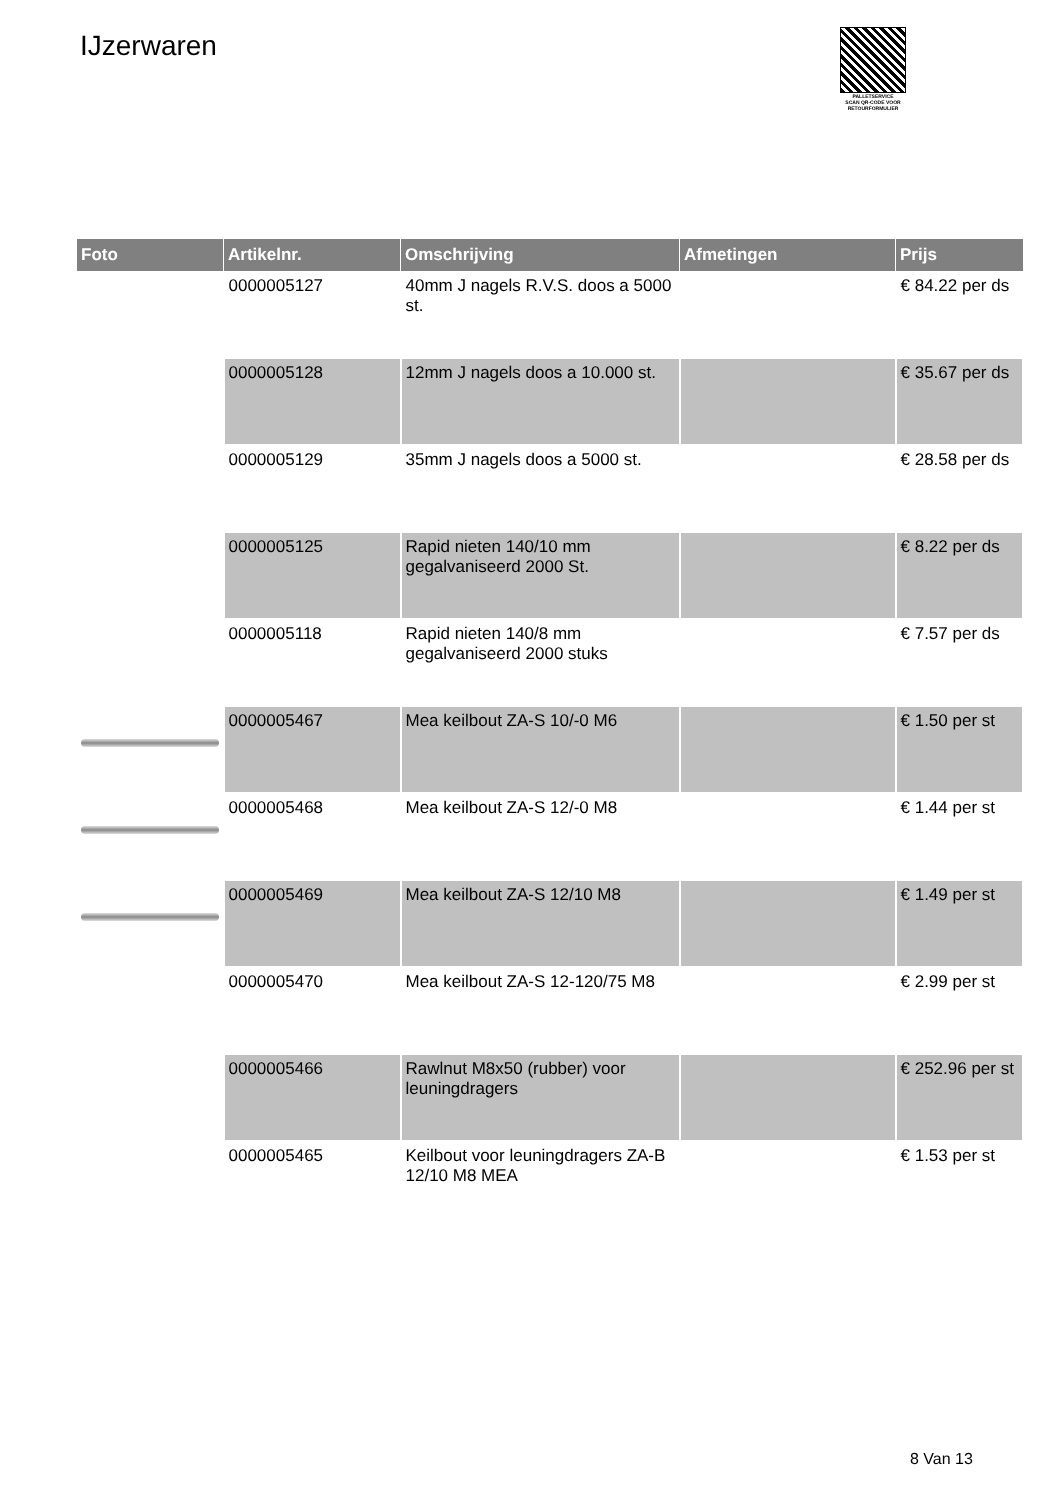IJzerwaren
PALLETSERVICE
SCAN QR-CODE VOOR
RETOURFORMULIER
| Foto | Artikelnr. | Omschrijving | Afmetingen | Prijs |
| --- | --- | --- | --- | --- |
| | 0000005127 | 40mm J nagels R.V.S. doos a 5000 st. | | € 84.22 per ds |
| | 0000005128 | 12mm J nagels doos a 10.000 st. | | € 35.67 per ds |
| | 0000005129 | 35mm J nagels doos a 5000 st. | | € 28.58 per ds |
| | 0000005125 | Rapid nieten 140/10 mm gegalvaniseerd 2000 St. | | € 8.22 per ds |
| | 0000005118 | Rapid nieten 140/8 mm gegalvaniseerd 2000 stuks | | € 7.57 per ds |
| | 0000005467 | Mea keilbout ZA-S 10/-0 M6 | | € 1.50 per st |
| | 0000005468 | Mea keilbout ZA-S 12/-0 M8 | | € 1.44 per st |
| | 0000005469 | Mea keilbout ZA-S 12/10 M8 | | € 1.49 per st |
| | 0000005470 | Mea keilbout ZA-S 12-120/75 M8 | | € 2.99 per st |
| | 0000005466 | Rawlnut M8x50 (rubber) voor leuningdragers | | € 252.96 per st |
| | 0000005465 | Keilbout voor leuningdragers ZA-B 12/10 M8 MEA | | € 1.53 per st |
8 Van 13